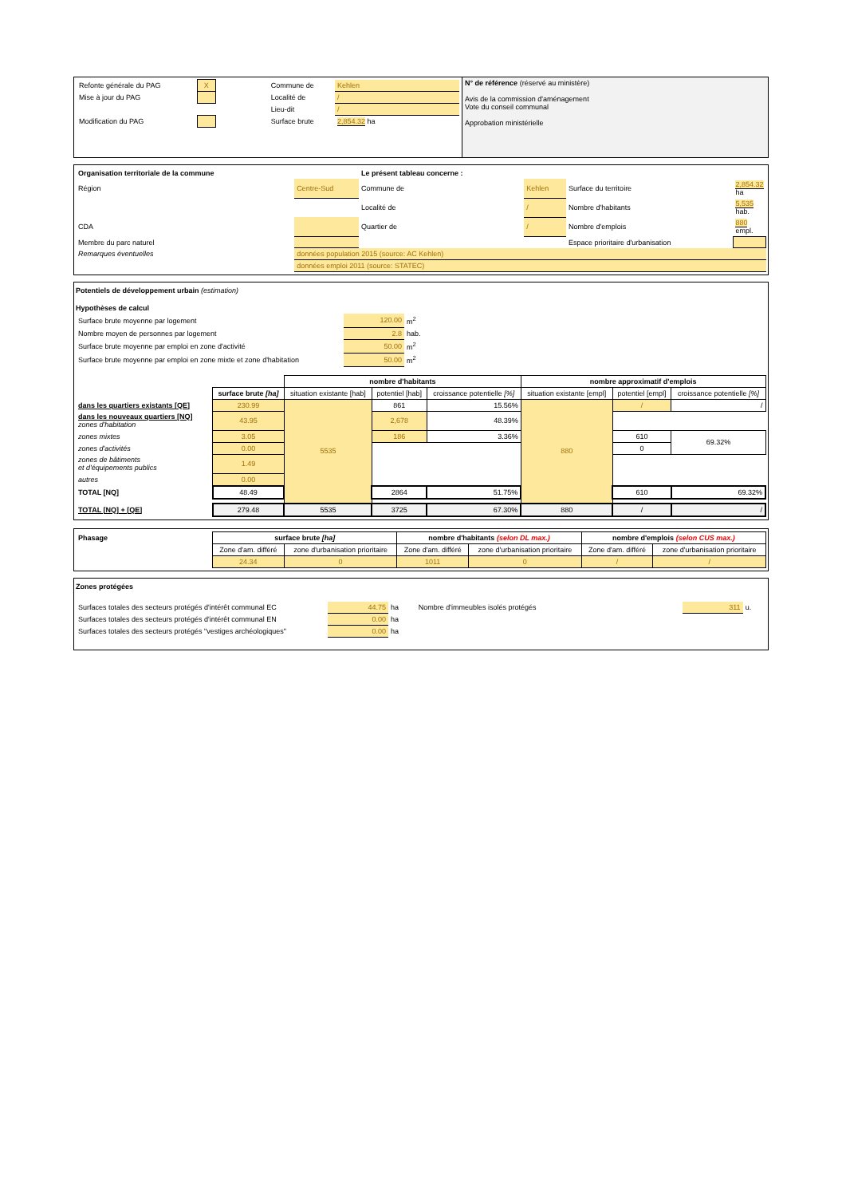| / Refonte générale du PAG / X / / Commune de / Kehlen / / Mise à jour du PAG / / / Localité de / / / / / / / Lieu-dit / / / / Modification du PAG / / / Surface brute / 2,854.32 ha / | N° de référence (réservé au ministère) Avis de la commission d'aménagement Vote du conseil communal Approbation ministérielle |
| Organisation territoriale de la commune | | Le présent tableau concerne : | | | |
| Région | Centre-Sud | Commune de | Kehlen | Surface du territoire | 2,854.32 ha |
| | | Localité de | / | Nombre d'habitants | 5,535 hab. |
| CDA | | Quartier de | / | Nombre d'emplois | 880 empl. |
| Membre du parc naturel | | | | Espace prioritaire d'urbanisation | |
| Remarques éventuelles | données population 2015 (source: AC Kehlen) | | | | |
| | données emploi 2011 (source: STATEC) | | | | |
Potentiels de développement urbain (estimation)
Hypothèses de calcul
| Surface brute moyenne par logement | 120.00 | m<sup>2</sup> |
| Nombre moyen de personnes par logement | 2.8 | hab. |
| Surface brute moyenne par emploi en zone d'activité | 50.00 | m<sup>2</sup> |
| Surface brute moyenne par emploi en zone mixte et zone d'habitation | 50.00 | m<sup>2</sup> |
| | | nombre d'habitants | | | nombre approximatif d'emplois | | |
| | surface brute [ha] | situation existante [hab] | potentiel [hab] | croissance potentielle [%] | situation existante [empl] | potentiel [empl] | croissance potentielle [%] |
| dans les quartiers existants [QE] | 230.99 | 5535 | 861 | 15.56% | 880 | / | / |
| dans les nouveaux quartiers [NQ] zones d'habitation | 43.95 | | 2,678 | 48.39% | | | |
| zones mixtes | 3.05 | | 186 | 3.36% | | 610 | 69.32% |
| zones d'activités | 0.00 | | | | | 0 | |
| zones de bâtiments et d'équipements publics | 1.49 | | | | | | |
| autres | 0.00 | | | | | | |
| TOTAL [NQ] | 48.49 | | 2864 | 51.75% | | 610 | 69.32% |
| TOTAL [NQ] + [QE] | 279.48 | 5535 | 3725 | 67.30% | 880 | / | / |
| Phasage | surface brute [ha] | | nombre d'habitants (selon DL max.) | | nombre d'emplois (selon CUS max.) | |
| | Zone d'am. différé | zone d'urbanisation prioritaire | Zone d'am. différé | zone d'urbanisation prioritaire | Zone d'am. différé | zone d'urbanisation prioritaire |
| | 24.34 | 0 | 1011 | 0 | / | / |
Zones protégées
| Surfaces totales des secteurs protégés d'intérêt communal EC | 44.75 | ha | Nombre d'immeubles isolés protégés | 311 | u. |
| Surfaces totales des secteurs protégés d'intérêt communal EN | 0.00 | ha | | | |
| Surfaces totales des secteurs protégés "vestiges archéologiques" | 0.00 | ha | | | |